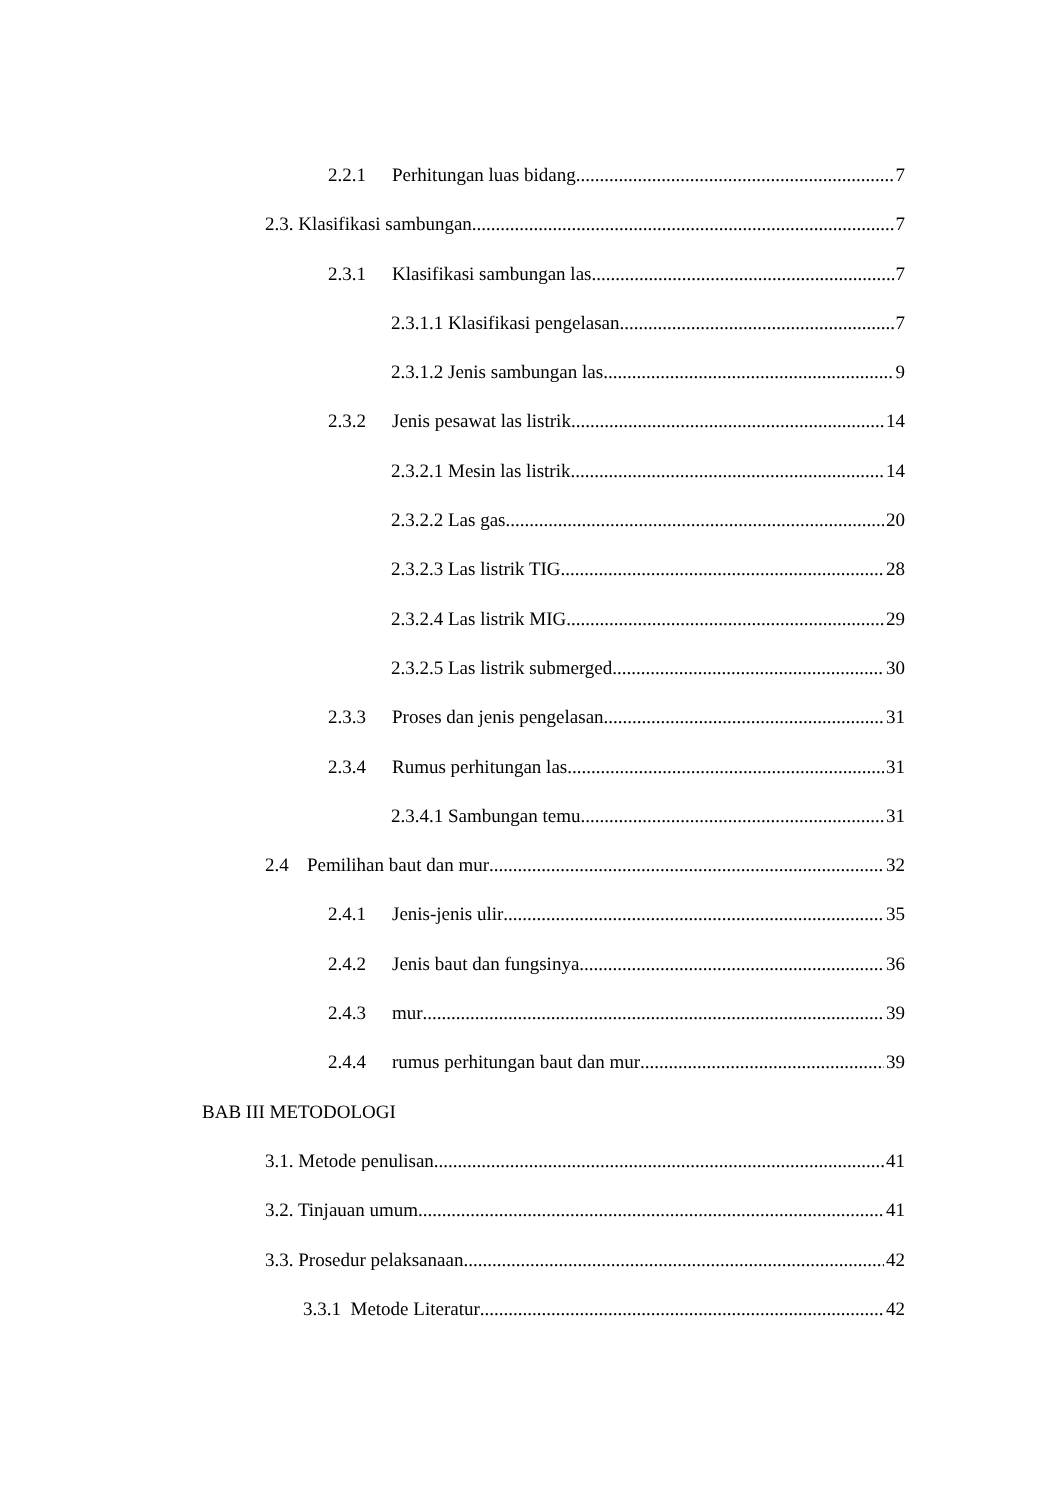2.2.1 Perhitungan luas bidang 7
2.3. Klasifikasi sambungan 7
2.3.1 Klasifikasi sambungan las 7
2.3.1.1 Klasifikasi pengelasan 7
2.3.1.2 Jenis sambungan las 9
2.3.2 Jenis pesawat las listrik 14
2.3.2.1 Mesin las listrik 14
2.3.2.2 Las gas 20
2.3.2.3 Las listrik TIG 28
2.3.2.4 Las listrik MIG 29
2.3.2.5 Las listrik submerged 30
2.3.3 Proses dan jenis pengelasan 31
2.3.4 Rumus perhitungan las 31
2.3.4.1 Sambungan temu 31
2.4 Pemilihan baut dan mur 32
2.4.1 Jenis-jenis ulir 35
2.4.2 Jenis baut dan fungsinya 36
2.4.3 mur 39
2.4.4 rumus perhitungan baut dan mur 39
BAB III METODOLOGI
3.1. Metode penulisan 41
3.2. Tinjauan umum 41
3.3. Prosedur pelaksanaan 42
3.3.1 Metode Literatur 42